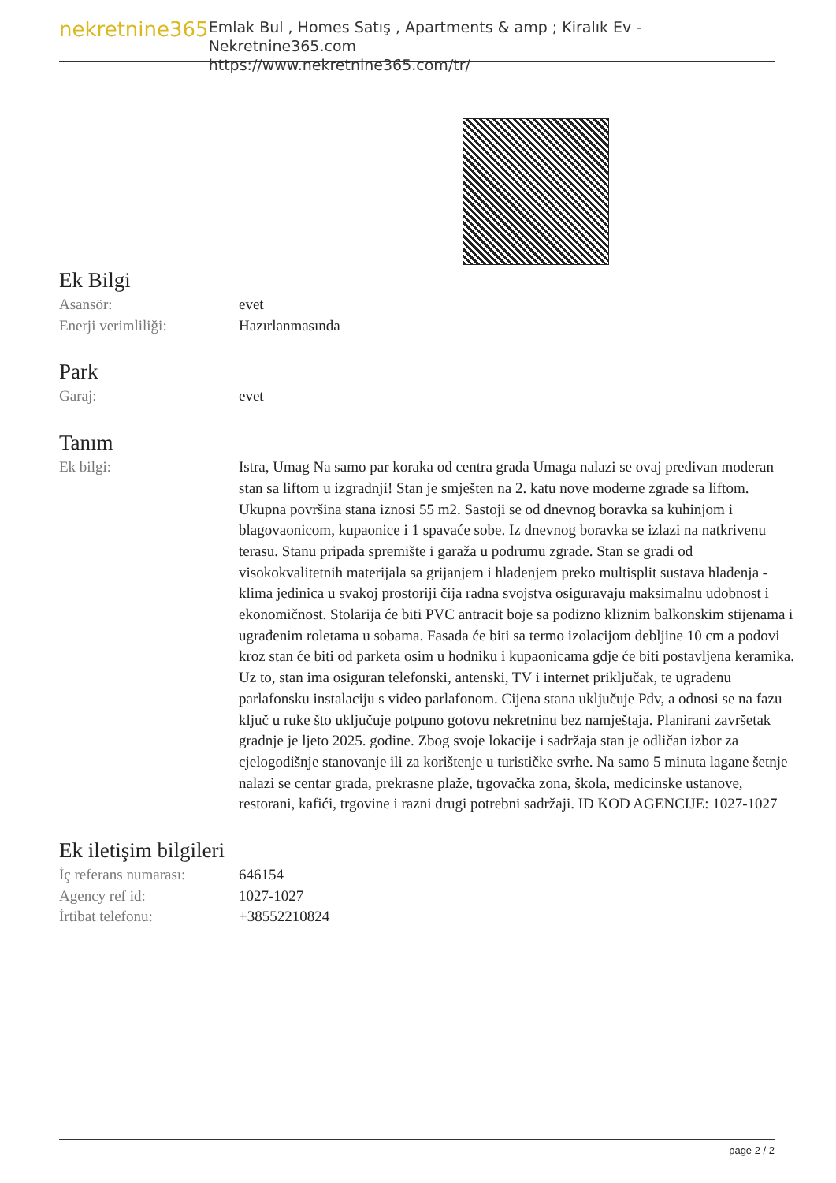nekretnine365
Emlak Bul , Homes Satış , Apartments & amp ; Kiralık Ev - Nekretnine365.com
https://www.nekretnine365.com/tr/
Ek Bilgi
| Asansör: | evet |
| Enerji verimliliği: | Hazırlanmasında |
Park
| Garaj: | evet |
Tanım
| Ek bilgi: | Istra, Umag Na samo par koraka od centra grada Umaga nalazi se ovaj predivan moderan stan sa liftom u izgradnji! Stan je smješten na 2. katu nove moderne zgrade sa liftom. Ukupna površina stana iznosi 55 m2. Sastoji se od dnevnog boravka sa kuhinjom i blagovaonicom, kupaonice i 1 spavaće sobe. Iz dnevnog boravka se izlazi na natkrivenu terasu. Stanu pripada spremište i garaža u podrumu zgrade. Stan se gradi od visokokvalitetnih materijala sa grijanjem i hlađenjem preko multisplit sustava hlađenja - klima jedinica u svakoj prostoriji čija radna svojstva osiguravaju maksimalnu udobnost i ekonomičnost. Stolarija će biti PVC antracit boje sa podizno kliznim balkonskim stijenama i ugrađenim roletama u sobama. Fasada će biti sa termo izolacijom debljine 10 cm a podovi kroz stan će biti od parketa osim u hodniku i kupaonicama gdje će biti postavljena keramika. Uz to, stan ima osiguran telefonski, antenski, TV i internet priključak, te ugrađenu parlafonsku instalaciju s video parlafonom. Cijena stana uključuje Pdv, a odnosi se na fazu ključ u ruke što uključuje potpuno gotovu nekretninu bez namještaja. Planirani završetak gradnje je ljeto 2025. godine. Zbog svoje lokacije i sadržaja stan je odličan izbor za cjelogodišnje stanovanje ili za korištenje u turističke svrhe. Na samo 5 minuta lagane šetnje nalazi se centar grada, prekrasne plaže, trgovačka zona, škola, medicinske ustanove, restorani, kafići, trgovine i razni drugi potrebni sadržaji. ID KOD AGENCIJE: 1027-1027 |
Ek iletişim bilgileri
| İç referans numarası: | 646154 |
| Agency ref id: | 1027-1027 |
| İrtibat telefonu: | +38552210824 |
page 2 / 2